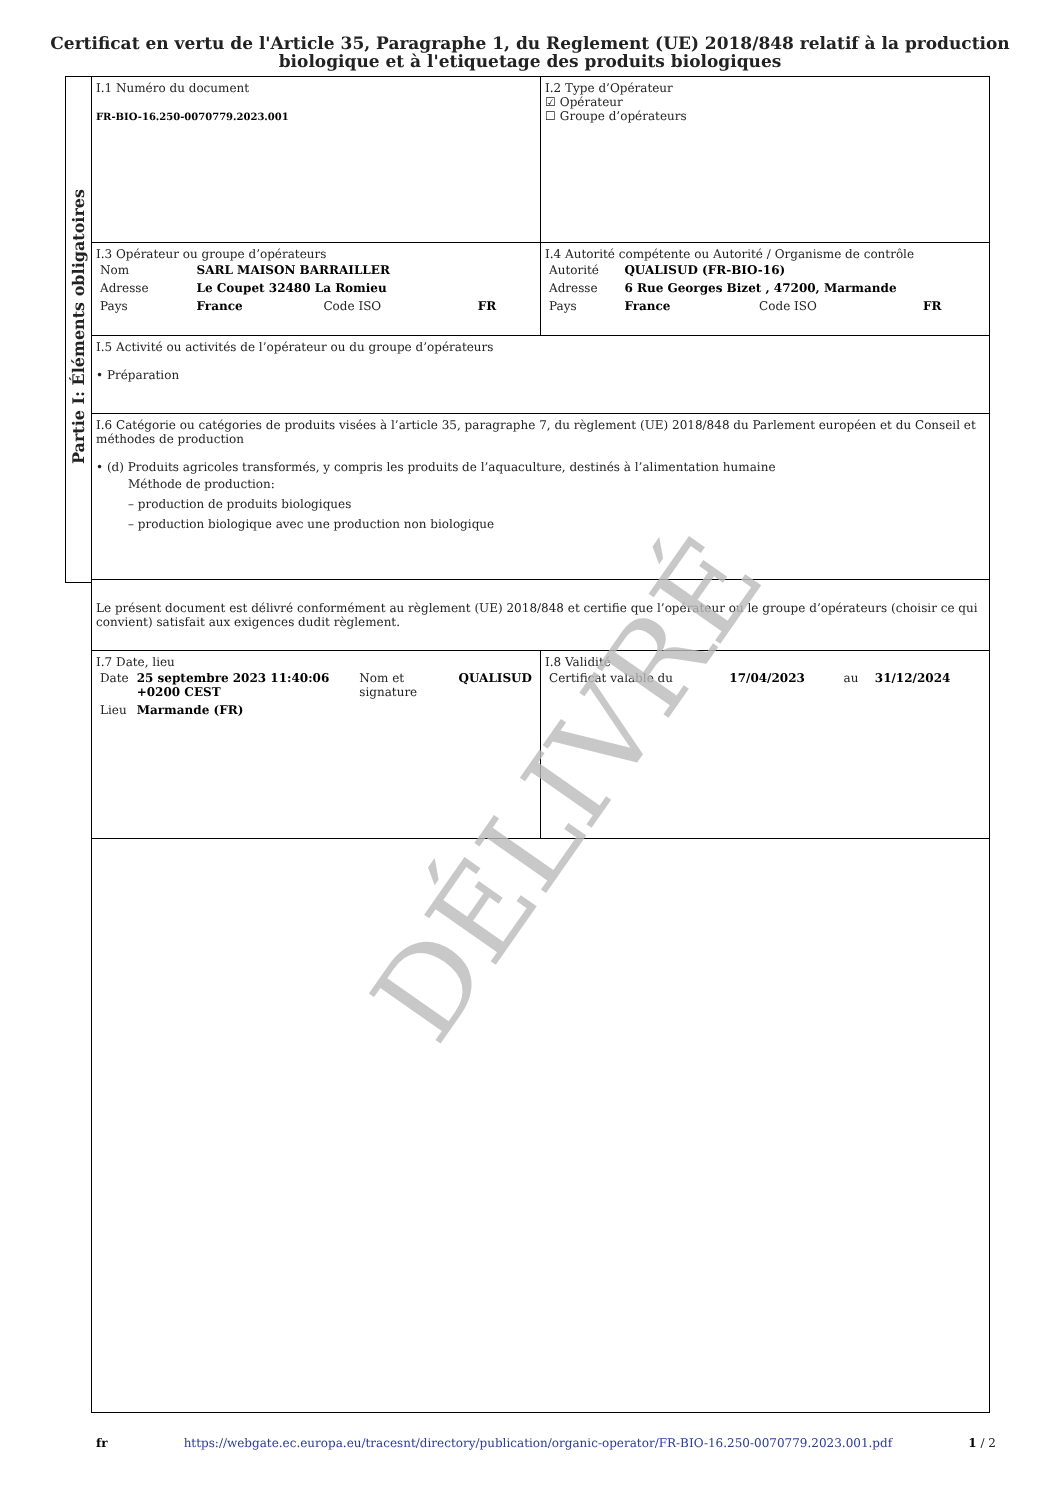Certificat en vertu de l'Article 35, Paragraphe 1, du Reglement (UE) 2018/848 relatif à la production biologique et à l'etiquetage des produits biologiques
Partie I: Éléments obligatoires
| I.1 Numéro du document FR-BIO-16.250-0070779.2023.001 | I.2 Type d’Opérateur ☑ Opérateur ☐ Groupe d’opérateurs |
| I.3 Opérateur ou groupe d’opérateurs / Nom / SARL MAISON BARRAILLER / / / / Adresse / Le Coupet 32480 La Romieu / / / / Pays / France / Code ISO / FR / | I.4 Autorité compétente ou Autorité / Organisme de contrôle / Autorité / QUALISUD (FR-BIO-16) / / / / Adresse / 6 Rue Georges Bizet , 47200, Marmande / / / / Pays / France / Code ISO / FR / |
| I.5 Activité ou activités de l’opérateur ou du groupe d’opérateurs • Préparation | |
| I.6 Catégorie ou catégories de produits visées à l’article 35, paragraphe 7, du règlement (UE) 2018/848 du Parlement européen et du Conseil et méthodes de production • (d) Produits agricoles transformés, y compris les produits de l’aquaculture, destinés à l’alimentation humaine Méthode de production: – production de produits biologiques – production biologique avec une production non biologique | |
| Le présent document est délivré conformément au règlement (UE) 2018/848 et certifie que l’opérateur ou le groupe d’opérateurs (choisir ce qui convient) satisfait aux exigences dudit règlement. | |
| I.7 Date, lieu / Date / 25 septembre 2023 11:40:06 +0200 CEST / Nom et signature / QUALISUD / / Lieu / Marmande (FR) / / / | I.8 Validité / Certificat valable du / 17/04/2023 / au / 31/12/2024 / |
DÉLIVRÉ
fr https://webgate.ec.europa.eu/tracesnt/directory/publication/organic-operator/FR-BIO-16.250-0070779.2023.001.pdf 1 / 2